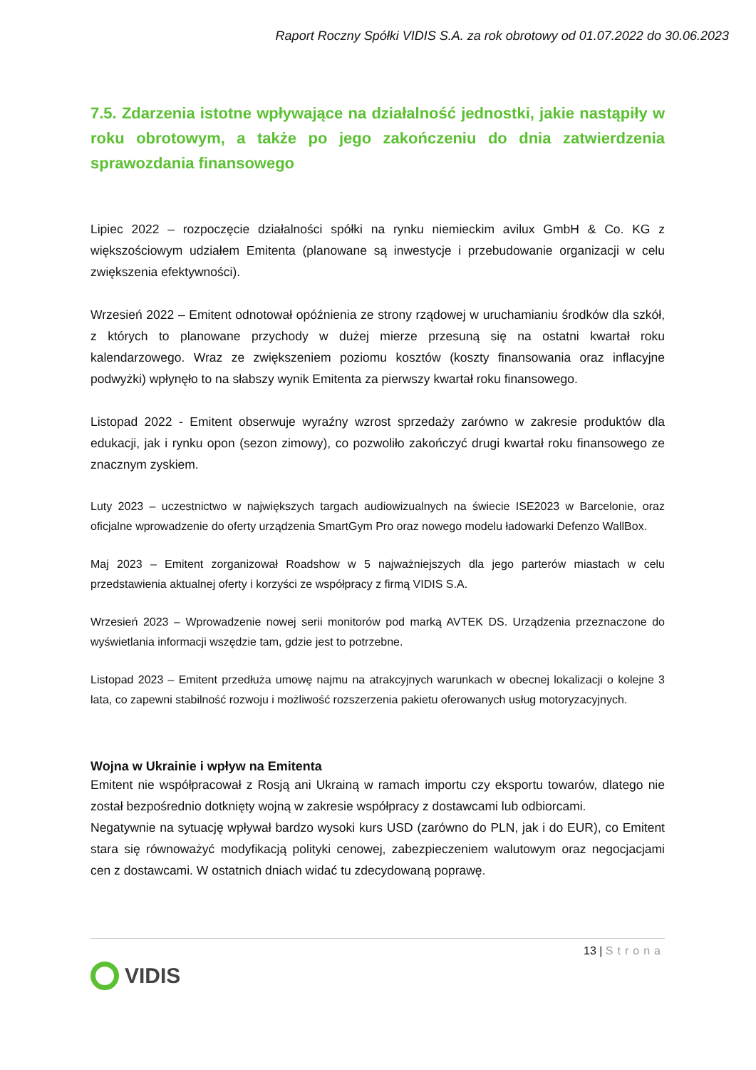Raport Roczny Spółki VIDIS S.A. za rok obrotowy od 01.07.2022 do 30.06.2023
7.5. Zdarzenia istotne wpływające na działalność jednostki, jakie nastąpiły w roku obrotowym, a także po jego zakończeniu do dnia zatwierdzenia sprawozdania finansowego
Lipiec 2022 – rozpoczęcie działalności spółki na rynku niemieckim avilux GmbH & Co. KG z większościowym udziałem Emitenta (planowane są inwestycje i przebudowanie organizacji w celu zwiększenia efektywności).
Wrzesień 2022 – Emitent odnotował opóźnienia ze strony rządowej w uruchamianiu środków dla szkół, z których to planowane przychody w dużej mierze przesuną się na ostatni kwartał roku kalendarzowego. Wraz ze zwiększeniem poziomu kosztów (koszty finansowania oraz inflacyjne podwyżki) wpłynęło to na słabszy wynik Emitenta za pierwszy kwartał roku finansowego.
Listopad 2022 - Emitent obserwuje wyraźny wzrost sprzedaży zarówno w zakresie produktów dla edukacji, jak i rynku opon (sezon zimowy), co pozwoliło zakończyć drugi kwartał roku finansowego ze znacznym zyskiem.
Luty 2023 – uczestnictwo w największych targach audiowizualnych na świecie ISE2023 w Barcelonie, oraz oficjalne wprowadzenie do oferty urządzenia SmartGym Pro oraz nowego modelu ładowarki Defenzo WallBox.
Maj 2023 – Emitent zorganizował Roadshow w 5 najważniejszych dla jego parterów miastach w celu przedstawienia aktualnej oferty i korzyści ze współpracy z firmą VIDIS S.A.
Wrzesień 2023 – Wprowadzenie nowej serii monitorów pod marką AVTEK DS. Urządzenia przeznaczone do wyświetlania informacji wszędzie tam, gdzie jest to potrzebne.
Listopad 2023 – Emitent przedłuża umowę najmu na atrakcyjnych warunkach w obecnej lokalizacji o kolejne 3 lata, co zapewni stabilność rozwoju i możliwość rozszerzenia pakietu oferowanych usług motoryzacyjnych.
Wojna w Ukrainie i wpływ na Emitenta
Emitent nie współpracował z Rosją ani Ukrainą w ramach importu czy eksportu towarów, dlatego nie został bezpośrednio dotknięty wojną w zakresie współpracy z dostawcami lub odbiorcami.
Negatywnie na sytuację wpływał bardzo wysoki kurs USD (zarówno do PLN, jak i do EUR), co Emitent stara się równoważyć modyfikacją polityki cenowej, zabezpieczeniem walutowym oraz negocjacjami cen z dostawcami. W ostatnich dniach widać tu zdecydowaną poprawę.
13 | Strona
VIDIS